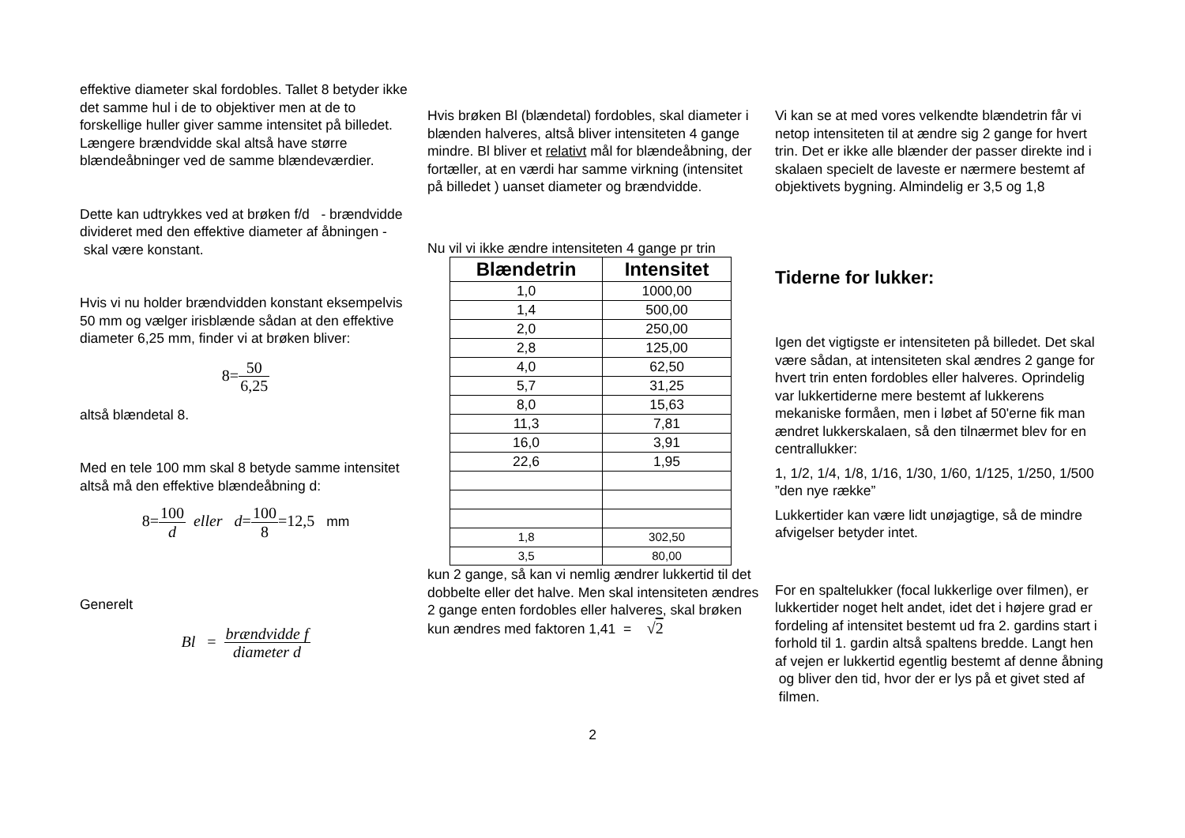effektive diameter skal fordobles. Tallet 8 betyder ikke det samme hul i de to objektiver men at de to forskellige huller giver samme intensitet på billedet. Længere brændvidde skal altså have større blændeåbninger ved de samme blændeværdier.
Dette kan udtrykkes ved at brøken f/d - brændvidde divideret med den effektive diameter af åbningen - skal være konstant.
Hvis vi nu holder brændvidden konstant eksempelvis 50 mm og vælger irisblænde sådan at den effektive diameter 6,25 mm, finder vi at brøken bliver:
8=50 6,25
altså blændetal 8.
Med en tele 100 mm skal 8 betyde samme intensitet altså må den effektive blændeåbning d:
8=100 d eller d=100 8=12,5 mm
Generelt
Bl = brændvidde f diameter d
Hvis brøken Bl (blændetal) fordobles, skal diameter i blænden halveres, altså bliver intensiteten 4 gange mindre. Bl bliver et relativt mål for blændeåbning, der fortæller, at en værdi har samme virkning (intensitet på billedet ) uanset diameter og brændvidde.
Nu vil vi ikke ændre intensiteten 4 gange pr trin
| Blændetrin | Intensitet |
| --- | --- |
| 1,0 | 1000,00 |
| 1,4 | 500,00 |
| 2,0 | 250,00 |
| 2,8 | 125,00 |
| 4,0 | 62,50 |
| 5,7 | 31,25 |
| 8,0 | 15,63 |
| 11,3 | 7,81 |
| 16,0 | 3,91 |
| 22,6 | 1,95 |
| 1,8 | 302,50 |
| 3,5 | 80,00 |
kun 2 gange, så kan vi nemlig ændrer lukkertid til det dobbelte eller det halve. Men skal intensiteten ændres 2 gange enten fordobles eller halveres, skal brøken kun ændres med faktoren 1,41 = √2
Vi kan se at med vores velkendte blændetrin får vi netop intensiteten til at ændre sig 2 gange for hvert trin. Det er ikke alle blænder der passer direkte ind i skalaen specielt de laveste er nærmere bestemt af objektivets bygning. Almindelig er 3,5 og 1,8
Tiderne for lukker:
Igen det vigtigste er intensiteten på billedet. Det skal være sådan, at intensiteten skal ændres 2 gange for hvert trin enten fordobles eller halveres. Oprindelig var lukkertiderne mere bestemt af lukkerens mekaniske formåen, men i løbet af 50'erne fik man ændret lukkerskalaen, så den tilnærmet blev for en centrallukker:
1, 1/2, 1/4, 1/8, 1/16, 1/30, 1/60, 1/125, 1/250, 1/500 ”den nye række”
Lukkertider kan være lidt unøjagtige, så de mindre afvigelser betyder intet.
For en spaltelukker (focal lukkerlige over filmen), er lukkertider noget helt andet, idet det i højere grad er fordeling af intensitet bestemt ud fra 2. gardins start i forhold til 1. gardin altså spaltens bredde. Langt hen af vejen er lukkertid egentlig bestemt af denne åbning og bliver den tid, hvor der er lys på et givet sted af filmen.
2